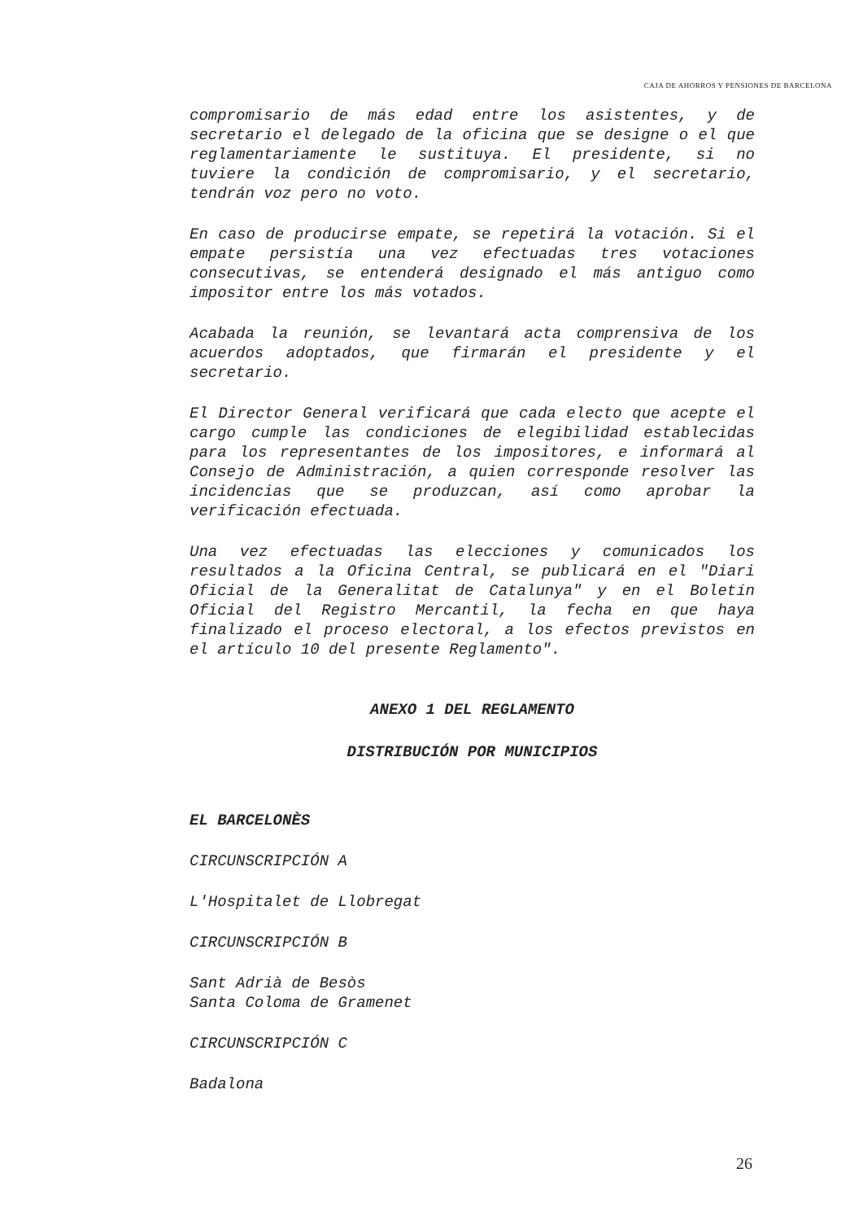CAJA DE AHORROS Y PENSIONES DE BARCELONA
compromisario de más edad entre los asistentes, y de secretario el delegado de la oficina que se designe o el que reglamentariamente le sustituya. El presidente, si no tuviere la condición de compromisario, y el secretario, tendrán voz pero no voto.
En caso de producirse empate, se repetirá la votación. Si el empate persistía una vez efectuadas tres votaciones consecutivas, se entenderá designado el más antiguo como impositor entre los más votados.
Acabada la reunión, se levantará acta comprensiva de los acuerdos adoptados, que firmarán el presidente y el secretario.
El Director General verificará que cada electo que acepte el cargo cumple las condiciones de elegibilidad establecidas para los representantes de los impositores, e informará al Consejo de Administración, a quien corresponde resolver las incidencias que se produzcan, así como aprobar la verificación efectuada.
Una vez efectuadas las elecciones y comunicados los resultados a la Oficina Central, se publicará en el "Diari Oficial de la Generalitat de Catalunya" y en el Boletín Oficial del Registro Mercantil, la fecha en que haya finalizado el proceso electoral, a los efectos previstos en el artículo 10 del presente Reglamento".
ANEXO 1 DEL REGLAMENTO
DISTRIBUCIÓN POR MUNICIPIOS
EL BARCELONÈS
CIRCUNSCRIPCIÓN A
L'Hospitalet de Llobregat
CIRCUNSCRIPCIÓN B
Sant Adrià de Besòs
Santa Coloma de Gramenet
CIRCUNSCRIPCIÓN C
Badalona
26